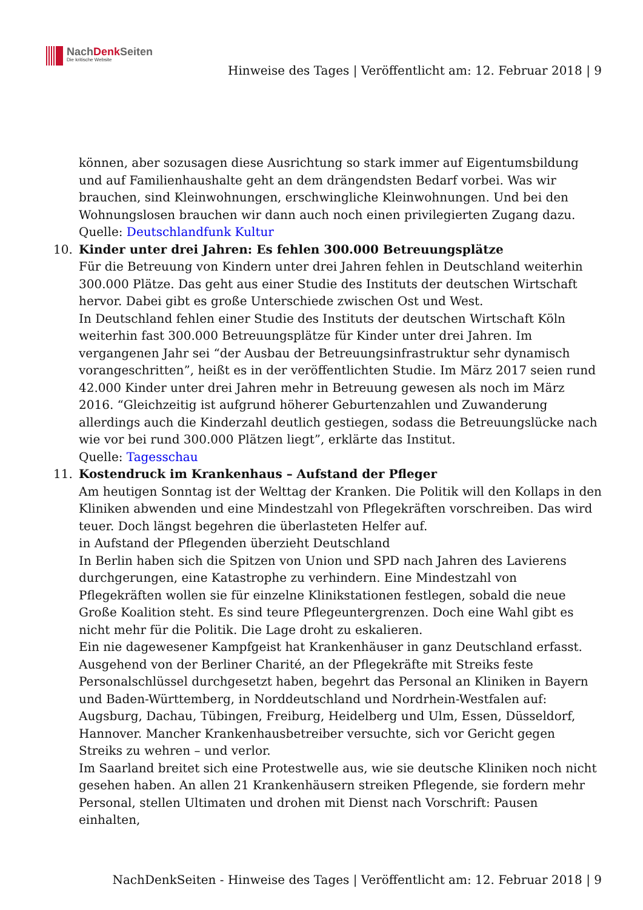NachDenk Seiten
Die kritische Website
Hinweise des Tages | Veröffentlicht am: 12. Februar 2018 | 9
können, aber sozusagen diese Ausrichtung so stark immer auf Eigentumsbildung und auf Familienhaushalte geht an dem drängendsten Bedarf vorbei. Was wir brauchen, sind Kleinwohnungen, erschwingliche Kleinwohnungen. Und bei den Wohnungslosen brauchen wir dann auch noch einen privilegierten Zugang dazu.
Quelle: Deutschlandfunk Kultur
10. Kinder unter drei Jahren: Es fehlen 300.000 Betreuungsplätze
Für die Betreuung von Kindern unter drei Jahren fehlen in Deutschland weiterhin 300.000 Plätze. Das geht aus einer Studie des Instituts der deutschen Wirtschaft hervor. Dabei gibt es große Unterschiede zwischen Ost und West.
In Deutschland fehlen einer Studie des Instituts der deutschen Wirtschaft Köln weiterhin fast 300.000 Betreuungsplätze für Kinder unter drei Jahren. Im vergangenen Jahr sei “der Ausbau der Betreuungsinfrastruktur sehr dynamisch vorangeschritten”, heißt es in der veröffentlichten Studie. Im März 2017 seien rund 42.000 Kinder unter drei Jahren mehr in Betreuung gewesen als noch im März 2016. “Gleichzeitig ist aufgrund höherer Geburtenzahlen und Zuwanderung allerdings auch die Kinderzahl deutlich gestiegen, sodass die Betreuungslücke nach wie vor bei rund 300.000 Plätzen liegt”, erklärte das Institut.
Quelle: Tagesschau
11. Kostendruck im Krankenhaus – Aufstand der Pfleger
Am heutigen Sonntag ist der Welttag der Kranken. Die Politik will den Kollaps in den Kliniken abwenden und eine Mindestzahl von Pflegekräften vorschreiben. Das wird teuer. Doch längst begehren die überlasteten Helfer auf.
in Aufstand der Pflegenden überzieht Deutschland
In Berlin haben sich die Spitzen von Union und SPD nach Jahren des Lavierens durchgerungen, eine Katastrophe zu verhindern. Eine Mindestzahl von Pflegekräften wollen sie für einzelne Klinikstationen festlegen, sobald die neue Große Koalition steht. Es sind teure Pflegeuntergrenzen. Doch eine Wahl gibt es nicht mehr für die Politik. Die Lage droht zu eskalieren.
Ein nie dagewesener Kampfgeist hat Krankenhäuser in ganz Deutschland erfasst. Ausgehend von der Berliner Charité, an der Pflegekräfte mit Streiks feste Personalschlüssel durchgesetzt haben, begehrt das Personal an Kliniken in Bayern und Baden-Württemberg, in Norddeutschland und Nordrhein-Westfalen auf: Augsburg, Dachau, Tübingen, Freiburg, Heidelberg und Ulm, Essen, Düsseldorf, Hannover. Mancher Krankenhausbetreiber versuchte, sich vor Gericht gegen Streiks zu wehren – und verlor.
Im Saarland breitet sich eine Protestwelle aus, wie sie deutsche Kliniken noch nicht gesehen haben. An allen 21 Krankenhäusern streiken Pflegende, sie fordern mehr Personal, stellen Ultimaten und drohen mit Dienst nach Vorschrift: Pausen einhalten,
NachDenkSeiten - Hinweise des Tages | Veröffentlicht am: 12. Februar 2018 | 9